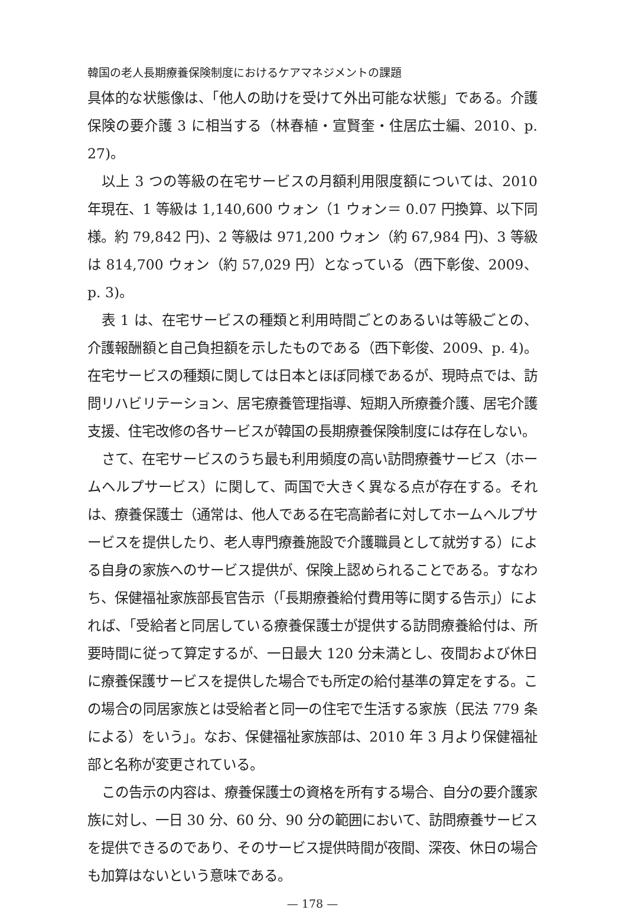韓国の老人長期療養保険制度におけるケアマネジメントの課題
具体的な状態像は、「他人の助けを受けて外出可能な状態」である。介護保険の要介護 3 に相当する（林春植・宣賢奎・住居広士編、2010、p. 27)。
以上 3 つの等級の在宅サービスの月額利用限度額については、2010 年現在、1 等級は 1,140,600 ウォン（1 ウォン＝ 0.07 円換算、以下同様。約 79,842 円)、2 等級は 971,200 ウォン（約 67,984 円)、3 等級は 814,700 ウォン（約 57,029 円）となっている（西下彰俊、2009、p. 3)。
表 1 は、在宅サービスの種類と利用時間ごとのあるいは等級ごとの、介護報酬額と自己負担額を示したものである（西下彰俊、2009、p. 4)。在宅サービスの種類に関しては日本とほぼ同様であるが、現時点では、訪問リハビリテーション、居宅療養管理指導、短期入所療養介護、居宅介護支援、住宅改修の各サービスが韓国の長期療養保険制度には存在しない。
さて、在宅サービスのうち最も利用頻度の高い訪問療養サービス（ホームヘルプサービス）に関して、両国で大きく異なる点が存在する。それは、療養保護士（通常は、他人である在宅高齢者に対してホームヘルプサービスを提供したり、老人専門療養施設で介護職員として就労する）による自身の家族へのサービス提供が、保険上認められることである。すなわち、保健福祉家族部長官告示（「長期療養給付費用等に関する告示」）によれば、「受給者と同居している療養保護士が提供する訪問療養給付は、所要時間に従って算定するが、一日最大 120 分未満とし、夜間および休日に療養保護サービスを提供した場合でも所定の給付基準の算定をする。この場合の同居家族とは受給者と同一の住宅で生活する家族（民法 779 条による）をいう」。なお、保健福祉家族部は、2010 年 3 月より保健福祉部と名称が変更されている。
この告示の内容は、療養保護士の資格を所有する場合、自分の要介護家族に対し、一日 30 分、60 分、90 分の範囲において、訪問療養サービスを提供できるのであり、そのサービス提供時間が夜間、深夜、休日の場合も加算はないという意味である。
— 178 —